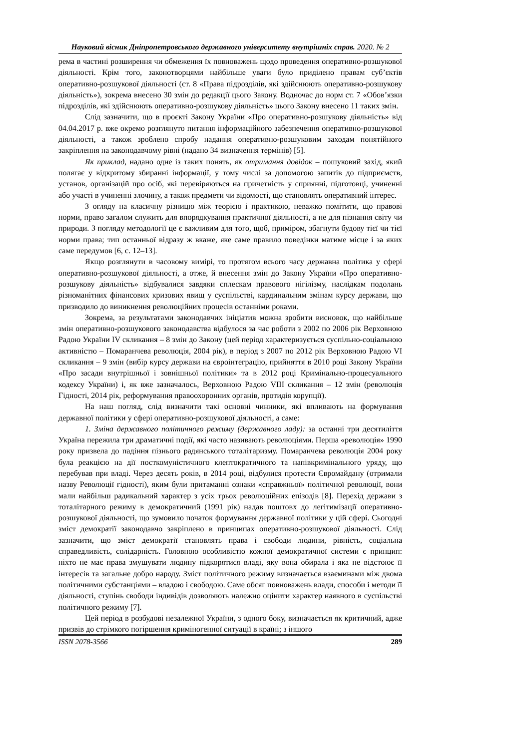Науковий вісник Дніпропетровського державного університету внутрішніх справ. 2020. № 2
рема в частині розширення чи обмеження їх повноважень щодо проведення оперативно-розшукової діяльності. Крім того, законотворцями найбільше уваги було приділено правам суб’єктів оперативно-розшукової діяльності (ст. 8 «Права підрозділів, які здійснюють оперативно-розшукову діяльність»), зокрема внесено 30 змін до редакції цього Закону. Водночас до норм ст. 7 «Обов’язки підрозділів, які здійснюють оперативно-розшукову діяльність» цього Закону внесено 11 таких змін.
Слід зазначити, що в проєкті Закону України «Про оперативно-розшукову діяльність» від 04.04.2017 р. вже окремо розглянуто питання інформаційного забезпечення оперативно-розшукової діяльності, а також зроблено спробу надання оперативно-розшуковим заходам понятійного закріплення на законодавчому рівні (надано 34 визначення термінів) [5].
Як приклад, надано одне із таких понять, як отримання довідок – пошуковий захід, який полягає у відкритому збиранні інформації, у тому числі за допомогою запитів до підприємств, установ, організацій про осіб, які перевіряються на причетність у сприянні, підготовці, учиненні або участі в учиненні злочину, а також предмети чи відомості, що становлять оперативний інтерес.
З огляду на класичну різницю між теорією і практикою, неважко помітити, що правові норми, право загалом служить для впорядкування практичної діяльності, а не для пізнання світу чи природи. З погляду методології це є важливим для того, щоб, приміром, збагнути будову тієї чи тієї норми права; тип останньої відразу ж вкаже, яке саме правило поведінки матиме місце і за яких саме передумов [6, с. 12–13].
Якщо розглянути в часовому вимірі, то протягом всього часу державна політика у сфері оперативно-розшукової діяльності, а отже, й внесення змін до Закону України «Про оперативно-розшукову діяльність» відбувалися завдяки сплескам правового нігілізму, наслідкам подолань різноманітних фінансових кризових явищ у суспільстві, кардинальним змінам курсу держави, що призводило до виникнення революційних процесів останніми роками.
Зокрема, за результатами законодавчих ініціатив можна зробити висновок, що найбільше змін оперативно-розшукового законодавства відбулося за час роботи з 2002 по 2006 рік Верховною Радою України IV скликання – 8 змін до Закону (цей період характеризується суспільно-соціальною активністю – Помаранчева революція, 2004 рік), в період з 2007 по 2012 рік Верховною Радою VI скликання – 9 змін (вибір курсу держави на євроінтеграцію, прийняття в 2010 році Закону України «Про засади внутрішньої і зовнішньої політики» та в 2012 році Кримінально-процесуального кодексу України) і, як вже зазначалось, Верховною Радою VIII скликання – 12 змін (революція Гідності, 2014 рік, реформування правоохоронних органів, протидія корупції).
На наш погляд, слід визначити такі основні чинники, які впливають на формування державної політики у сфері оперативно-розшукової діяльності, а саме:
1. Зміна державного політичного режиму (державного ладу): за останні три десятиліття Україна пережила три драматичні події, які часто називають революціями. Перша «революція» 1990 року призвела до падіння пізнього радянського тоталітаризму. Помаранчева революція 2004 року була реакцією на дії посткомуністичного клептократичного та напівкримінального уряду, що перебував при владі. Через десять років, в 2014 році, відбулися протести Євромайдану (отримали назву Революції гідності), яким були притаманні ознаки «справжньої» політичної революції, вони мали найбільш радикальний характер з усіх трьох революційних епізодів [8]. Перехід держави з тоталітарного режиму в демократичний (1991 рік) надав поштовх до легітимізації оперативно-розшукової діяльності, що зумовило початок формування державної політики у цій сфері. Сьогодні зміст демократії законодавчо закріплено в принципах оперативно-розшукової діяльності. Слід зазначити, що зміст демократії становлять права і свободи людини, рівність, соціальна справедливість, солідарність. Головною особливістю кожної демократичної системи є принцип: ніхто не має права змушувати людину підкорятися владі, яку вона обирала і яка не відстоює її інтересів та загальне добро народу. Зміст політичного режиму визначається взаєминами між двома політичними субстанціями – владою і свободою. Саме обсяг повноважень влади, способи і методи її діяльності, ступінь свободи індивідів дозволяють належно оцінити характер наявного в суспільстві політичного режиму [7].
Цей період в розбудові незалежної України, з одного боку, визначається як критичний, адже призвів до стрімкого погіршення криміногенної ситуації в країні; з іншого
ISSN 2078-3566 289